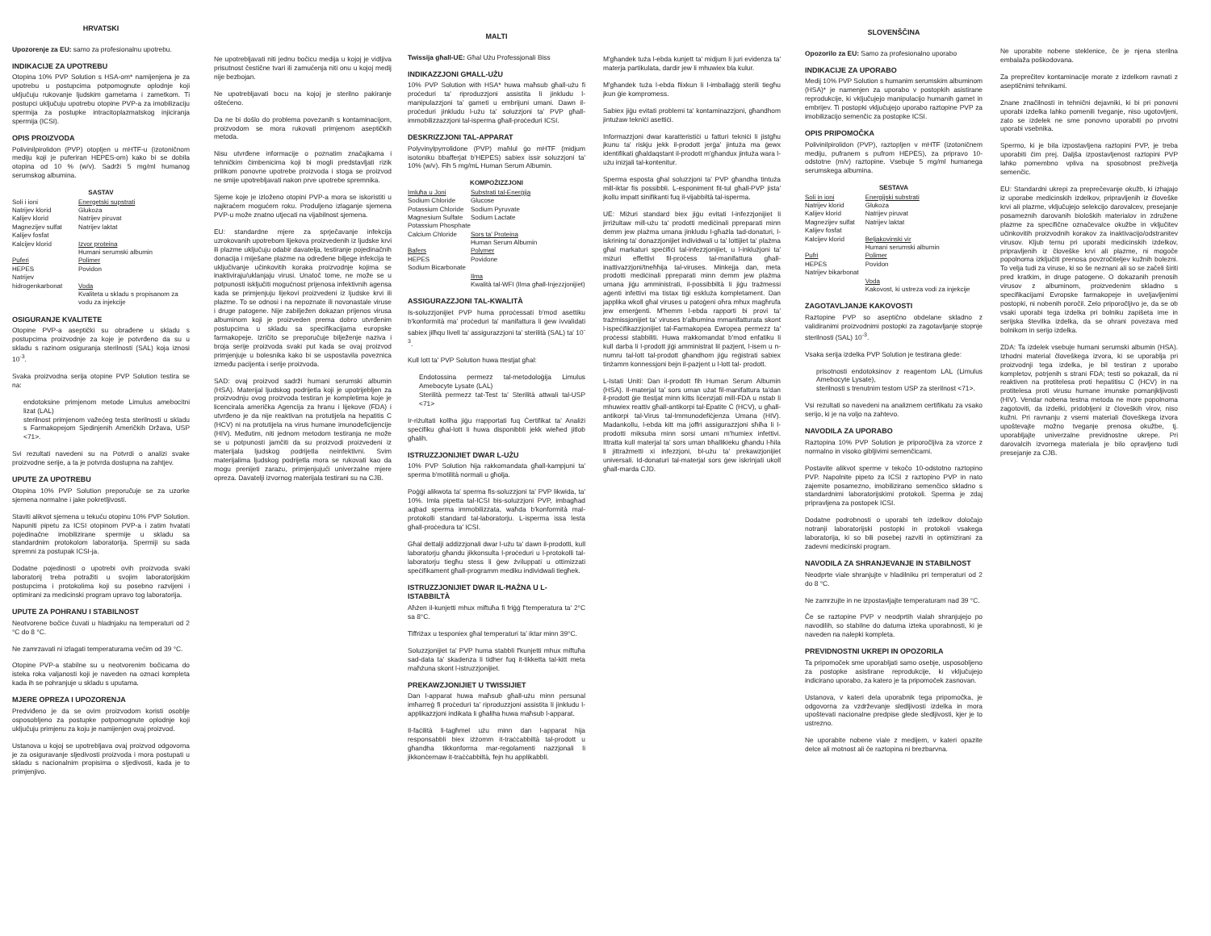HRVATSKI
Upozorenje za EU: samo za profesionalnu upotrebu.
INDIKACIJE ZA UPOTREBU
Otopina 10% PVP Solution s HSA-om* namijenjena je za upotrebu u postupcima potpomognute oplodnje koji uključuju rukovanje ljudskim gametama i zametkom. Ti postupci uključuju upotrebu otopine PVP-a za imobilizaciju spermija za postupke intracitoplazmatskog injiciranja spermija (ICSI).
OPIS PROIZVODA
Polivinilpirolidon (PVP) otopljen u mHTF-u (izotoničnom mediju koji je puferiran HEPES-om) kako bi se dobila otopina od 10 % (w/v). Sadrži 5 mg/ml humanog serumskog albumina.
| SASTAV | |
| --- | --- |
| Soli i ioni Natrijev klorid Kalijev klorid Magnezijev sulfat Kalijev fosfat Kalcijev klorid | Energetski supstrati Glukoza Natrijev piruvat Natrijev laktat Izvor proteina Humani serumski albumin |
| Puferi HEPES Natrijev hidrogenkarbonat | Polimer Povidon Voda Kvaliteta u skladu s propisanom za vodu za injekcije |
OSIGURANJE KVALITETE
Otopine PVP-a aseptički su obrađene u skladu s postupcima proizvodnje za koje je potvrđeno da su u skladu s razinom osiguranja sterilnosti (SAL) koja iznosi 10<sup>-3</sup>.
Svaka proizvodna serija otopine PVP Solution testira se na:
endotoksine primjenom metode Limulus amebocitni lizat (LAL)
sterilnost primjenom važećeg testa sterilnosti u skladu s Farmakopejom Sjedinjenih Američkih Država, USP <71>.
Svi rezultati navedeni su na Potvrdi o analizi svake proizvodne serije, a ta je potvrda dostupna na zahtjev.
UPUTE ZA UPOTREBU
Otopina 10% PVP Solution preporučuje se za uzorke sjemena normalne i jake pokretljivosti.
Staviti alikvot sjemena u tekuću otopinu 10% PVP Solution. Napuniti pipetu za ICSI otopinom PVP-a i zatim hvatati pojedinačne imobilizirane spermije u skladu sa standardnim protokolom laboratorija. Spermiji su sada spremni za postupak ICSI-ja.
Dodatne pojedinosti o upotrebi ovih proizvoda svaki laboratorij treba potražiti u svojim laboratorijskim postupcima i protokolima koji su posebno razvijeni i optimirani za medicinski program upravo tog laboratorija.
UPUTE ZA POHRANU I STABILNOST
Neotvorene bočice čuvati u hladnjaku na temperaturi od 2 °C do 8 °C.
Ne zamrzavati ni izlagati temperaturama većim od 39 °C.
Otopine PVP-a stabilne su u neotvorenim bočicama do isteka roka valjanosti koji je naveden na oznaci kompleta kada ih se pohranjuje u skladu s uputama.
MJERE OPREZA I UPOZORENJA
Predviđeno je da se ovim proizvodom koristi osoblje osposobljeno za postupke potpomognute oplodnje koji uključuju primjenu za koju je namijenjen ovaj proizvod.
Ustanova u kojoj se upotrebljava ovaj proizvod odgovorna je za osiguravanje sljedivosti proizvoda i mora postupati u skladu s nacionalnim propisima o sljedivosti, kada je to primjenjivo.
Ne upotrebljavati niti jednu bočicu medija u kojoj je vidljiva prisutnost čestične tvari ili zamućenja niti onu u kojoj medij nije bezbojan.
Ne upotrebljavati bocu na kojoj je sterilno pakiranje oštećeno.
Da ne bi došlo do problema povezanih s kontaminacijom, proizvodom se mora rukovati primjenom aseptičkih metoda.
Nisu utvrđene informacije o poznatim značajkama i tehničkim čimbenicima koji bi mogli predstavljati rizik prilikom ponovne upotrebe proizvoda i stoga se proizvod ne smije upotrebljavati nakon prve upotrebe spremnika.
Sjeme koje je izloženo otopini PVP-a mora se iskoristiti u najkraćem mogućem roku. Produljeno izlaganje sjemena PVP-u može znatno utjecati na vijabilnost sjemena.
EU: standardne mjere za sprječavanje infekcija uzrokovanih upotrebom lijekova proizvedenih iz ljudske krvi ili plazme uključuju odabir davatelja, testiranje pojedinačnih donacija i miješane plazme na određene biljege infekcija te uključivanje učinkovitih koraka proizvodnje kojima se inaktiviraju/uklanjaju virusi. Unatoč tome, ne može se u potpunosti isključiti mogućnost prijenosa infektivnih agensa kada se primjenjuju lijekovi proizvedeni iz ljudske krvi ili plazme. To se odnosi i na nepoznate ili novonastale viruse i druge patogene. Nije zabilježen dokazan prijenos virusa albuminom koji je proizveden prema dobro utvrđenim postupcima u skladu sa specifikacijama europske farmakopeje. Izričito se preporučuje bilježenje naziva i broja serije proizvoda svaki put kada se ovaj proizvod primjenjuje u bolesnika kako bi se uspostavila poveznica između pacijenta i serije proizvoda.
SAD: ovaj proizvod sadrži humani serumski albumin (HSA). Materijal ljudskog podrijetla koji je upotrijebljen za proizvodnju ovog proizvoda testiran je kompletima koje je licencirala američka Agencija za hranu i lijekove (FDA) i utvrđeno je da nije reaktivan na protutijela na hepatitis C (HCV) ni na protutijela na virus humane imunodeficijencije (HIV). Međutim, niti jednom metodom testiranja ne može se u potpunosti jamčiti da su proizvodi proizvedeni iz materijala ljudskog podrijetla neinfektivni. Svim materijalima ljudskog podrijetla mora se rukovati kao da mogu prenijeti zarazu, primjenjujući univerzalne mjere opreza. Davatelji izvornog materijala testirani su na CJB.
MALTI
Twissija għall-UE: Għal Użu Professjonali Biss
INDIKAZZJONI GĦALL-UŻU
10% PVP Solution with HSA* huwa maħsub għall-użu fi proċeduri ta' riproduzzjoni assistita li jinkludu l-manipulazzjoni ta' gameti u embrijuni umani. Dawn il-proċeduri jinkludu l-użu ta' soluzzjoni ta' PVP għall-immobilizzazzjoni tal-isperma għall-proċeduri ICSI.
DESKRIZZJONI TAL-APPARAT
Polyvinylpyrrolidone (PVP) maħlul ġo mHTF (midjum isotoniku bbafferjat b'HEPES) sabiex issir soluzzjoni ta' 10% (w/v). Fih 5 mg/mL Human Serum Albumin.
| KOMPOŻIZZJONI | |
| --- | --- |
| Imluħa u Joni Sodium Chloride Potassium Chloride Magnesium Sulfate Potassium Phosphate Calcium Chloride | Substrati tal-Enerġija Glucose Sodium Pyruvate Sodium Lactate Sors ta' Proteina Human Serum Albumin |
| Bafers HEPES Sodium Bicarbonate | Polymer Povidone Ilma Kwalità tal-WFI (Ilma għall-Injezzjonijiet) |
ASSIGURAZZJONI TAL-KWALITÀ
Is-soluzzjonijiet PVP huma pproċessati b'mod asettiku b'konformità ma' proċeduri ta' manifattura li ġew ivvalidati sabiex jilħqu livell ta' assigurazzjoni ta' sterilità (SAL) ta' 10<sup>-3</sup>.
Kull lott ta' PVP Solution huwa ttestjat għal:
Endotossina permezz tal-metodoloġija Limulus Amebocyte Lysate (LAL)
Sterilità permezz tat-Test ta' Sterilità attwali tal-USP <71>
Ir-riżultati kollha jiġu rrapportati fuq Ċertifikat ta' Analiżi speċifiku għal-lott li huwa disponibbli jekk wieħed jitlob għalih.
ISTRUZZJONIJIET DWAR L-UŻU
10% PVP Solution hija rakkomandata għall-kampjuni ta' sperma b'motilità normali u għolja.
Poġġi alikwota ta' sperma fis-soluzzjoni ta' PVP likwida, ta' 10%. Imla pipetta tal-ICSI bis-soluzzjoni PVP, imbagħad aqbad sperma immobilizzata, waħda b'konformità mal-protokolli standard tal-laboratorju. L-isperma issa lesta għall-proċedura ta' ICSI.
Għal dettalji addizzjonali dwar l-użu ta' dawn il-prodotti, kull laboratorju għandu jikkonsulta l-proċeduri u l-protokolli tal-laboratorju tiegħu stess li ġew żviluppati u ottimizzati speċifikament għall-programm mediku individwali tiegħek.
ISTRUZZJONIJIET DWAR IL-ĦAŻNA U L-ISTABBILTÀ
Aħżen il-kunjetti mhux miftuħa fi friġġ f'temperatura ta' 2°C sa 8°C.
Tiffriżax u tesponiex għal temperaturi ta' iktar minn 39°C.
Soluzzjonijiet ta' PVP huma stabbli f'kunjetti mhux miftuħa sad-data ta' skadenza li tidher fuq it-tikketta tal-kitt meta maħżuna skont l-istruzzjonijiet.
PREKAWZJONIJIET U TWISSIJIET
Dan l-apparat huwa maħsub għall-użu minn persunal imħarreġ fi proċeduri ta' riproduzzjoni assistita li jinkludu l-applikazzjoni indikata li għaliha huwa maħsub l-apparat.
Il-faċilità li-tagħmel użu minn dan l-apparat hija responsabbli biex iżżomm it-traċċabbiltà tal-prodott u għandha tikkonforma mar-regolamenti nazzjonali li jikkonċernaw it-traċċabbiltà, fejn hu applikabbli.
M'għandek tuża l-ebda kunjett ta' midjum li juri evidenza ta' materja partikulata, dardir jew li mhuwiex bla kulur.
M'għandek tuża l-ebda flixkun li l-imballaġġ sterili tiegħu jkun ġie kompromess.
Sabiex jiġu evitati problemi ta' kontaminazzjoni, għandhom jintużaw tekniċi asettiċi.
Informazzjoni dwar karatteristiċi u fatturi tekniċi li jistgħu jkunu ta' riskju jekk il-prodott jerġa' jintuża ma ġewx identifikati għaldaqstant il-prodott m'għandux jintuża wara l-użu inizjali tal-kontenitur.
Sperma esposta għal soluzzjoni ta' PVP għandha tintuża mill-iktar fis possibbli. L-esponiment fit-tul għall-PVP jista' jkollu impatt sinifikanti fuq il-vijabbiltà tal-isperma.
UE: Miżuri standard biex jiġu evitati l-infezzjonijiet li jirriżultaw mill-użu ta' prodotti mediċinali ppreparati minn demm jew plażma umana jinkludu l-għażla tad-donaturi, l-iskrining ta' donazzjonijiet individwali u ta' lottijiet ta' plażma għal markaturi speċifiċi tal-infezzjonijiet, u l-inklużjoni ta' miżuri effettivi fil-proċess tal-manifattura għall-inattivazzjoni/tneħħija tal-viruses. Minkejja dan, meta prodotti mediċinali ppreparati minn demm jew plażma umana jiġu amministrati, il-possibbiltà li jiġu trażmessi aġenti infettivi ma tistax tiġi eskluża kompletament. Dan japplika wkoll għal viruses u patoġeni oħra mhux magħrufa jew emerġenti. M'hemm l-ebda rapporti bi provi ta' trażmissjonijiet ta' viruses b'albumina mmanifatturata skont l-ispeċifikazzjonijiet tal-Farmakopea Ewropea permezz ta' proċessi stabbiliti. Huwa rrakkomandat b'mod enfatiku li kull darba li l-prodott jiġi amministrat lil pazjent, l-isem u n-numru tal-lott tal-prodott għandhom jiġu reġistrati sabiex tinżamm konnessjoni bejn il-pazjent u l-lott tal- prodott.
L-Istati Uniti: Dan il-prodott fih Human Serum Albumin (HSA). Il-materjal ta' sors uman użat fil-manifattura ta'dan il-prodott ġie ttestjat minn kitts liċenzjati mill-FDA u nstab li mhuwiex reattiv għall-antikorpi tal-Epatite Ċ (HCV), u għall-antikorpi tal-Virus tal-Immunodefiċjenza Umana (HIV). Madankollu, l-ebda kitt ma joffri assigurazzjoni sħiħa li l-prodotti miksuba minn sorsi umani m'humiex infettivi. Ittratta kull materjal ta' sors uman bħallikieku għandu l-ħila li jittrażmetti xi infezzjoni, bl-użu ta' prekawzjonijiet universali. Id-donaturi tal-materjal sors ġew iskrinjati ukoll għall-marda CJD.
SLOVENŠČINA
Opozorilo za EU: Samo za profesionalno uporabo
INDIKACIJE ZA UPORABO
Medij 10% PVP Solution s humanim serumskim albuminom (HSA)* je namenjen za uporabo v postopkih asistirane reprodukcije, ki vključujejo manipulacijo humanih gamet in embrijev. Ti postopki vključujejo uporabo raztopine PVP za imobilizacijo semenčic za postopke ICSI.
OPIS PRIPOMOČKA
Polivinilpirolidon (PVP), raztopljen v mHTF (izotoničnem mediju, pufranem s pufrom HEPES), za pripravo 10-odstotne (m/v) raztopine. Vsebuje 5 mg/ml humanega serumskega albumina.
| SESTAVA | |
| --- | --- |
| Soli in ioni Natrijev klorid Kalijev klorid Magnezijev sulfat Kalijev fosfat Kalcijev klorid | Energijski substrati Glukoza Natrijev piruvat Natrijev laktat Beljakovinski vir Humani serumski albumin |
| Pufri HEPES Natrijev bikarbonat | Polimer Povidon Voda Kakovost, ki ustreza vodi za injekcije |
ZAGOTAVLJANJE KAKOVOSTI
Raztopine PVP so aseptično obdelane skladno z validiranimi proizvodnimi postopki za zagotavljanje stopnje sterilnosti (SAL) 10<sup>-3</sup>.
Vsaka serija izdelka PVP Solution je testirana glede:
prisotnosti endotoksinov z reagentom LAL (Limulus Amebocyte Lysate),
sterilnosti s trenutnim testom USP za sterilnost <71>.
Vsi rezultati so navedeni na analiznem certifikatu za vsako serijo, ki je na voljo na zahtevo.
NAVODILA ZA UPORABO
Raztopina 10% PVP Solution je priporočljiva za vzorce z normalno in visoko gibljivimi semenčicami.
Postavite alikvot sperme v tekočo 10-odstotno raztopino PVP. Napolnite pipeto za ICSI z raztopino PVP in nato zajemite posamezno, imobilizirano semenčico skladno s standardnimi laboratorijskimi protokoli. Sperma je zdaj pripravljena za postopek ICSI.
Dodatne podrobnosti o uporabi teh izdelkov določajo notranji laboratorijski postopki in protokoli vsakega laboratorija, ki so bili posebej razviti in optimizirani za zadevni medicinski program.
NAVODILA ZA SHRANJEVANJE IN STABILNOST
Neodprte viale shranjujte v hladilniku pri temperaturi od 2 do 8 °C.
Ne zamrzujte in ne izpostavljajte temperaturam nad 39 °C.
Če se raztopine PVP v neodprtih vialah shranjujejo po navodilih, so stabilne do datuma izteka uporabnosti, ki je naveden na nalepki kompleta.
PREVIDNOSTNI UKREPI IN OPOZORILA
Ta pripomoček sme uporabljati samo osebje, usposobljeno za postopke asistirane reprodukcije, ki vključujejo indicirano uporabo, za katero je ta pripomoček zasnovan.
Ustanova, v kateri dela uporabnik tega pripomočka, je odgovorna za vzdrževanje sledljivosti izdelka in mora upoštevati nacionalne predpise glede sledljivosti, kjer je to ustrezno.
Ne uporabite nobene viale z medijem, v kateri opazite delce ali motnost ali če raztopina ni brezbarvna.
Ne uporabite nobene steklenice, če je njena sterilna embalaža poškodovana.
Za preprečitev kontaminacije morate z izdelkom ravnati z aseptičnimi tehnikami.
Znane značilnosti in tehnični dejavniki, ki bi pri ponovni uporabi izdelka lahko pomenili tveganje, niso ugotovljeni, zato se izdelek ne sme ponovno uporabiti po prvotni uporabi vsebnika.
Spermo, ki je bila izpostavljena raztopini PVP, je treba uporabiti čim prej. Daljša izpostavljenost raztopini PVP lahko pomembno vpliva na sposobnost preživetja semenčic.
EU: Standardni ukrepi za preprečevanje okužb, ki izhajajo iz uporabe medicinskih izdelkov, pripravljenih iz človeške krvi ali plazme, vključujejo selekcijo darovalcev, presejanje posameznih darovanih bioloških materialov in združene plazme za specifične označevalce okužbe in vključitev učinkovitih proizvodnih korakov za inaktivacijo/odstranitev virusov. Kljub temu pri uporabi medicinskih izdelkov, pripravljenih iz človeške krvi ali plazme, ni mogoče popolnoma izključiti prenosa povzročiteljev kužnih bolezni. To velja tudi za viruse, ki so še neznani ali so se začeli širiti pred kratkim, in druge patogene. O dokazanih prenosih virusov z albuminom, proizvedenim skladno s specifikacijami Evropske farmakopeje in uveljavljenimi postopki, ni nobenih poročil. Zelo priporočljivo je, da se ob vsaki uporabi tega izdelka pri bolniku zapišeta ime in serijska številka izdelka, da se ohrani povezava med bolnikom in serijo izdelka.
ZDA: Ta izdelek vsebuje humani serumski albumin (HSA). Izhodni material človeškega izvora, ki se uporablja pri proizvodnji tega izdelka, je bil testiran z uporabo kompletov, potrjenih s strani FDA; testi so pokazali, da ni reaktiven na protitelesa proti hepatitisu C (HCV) in na protitelesa proti virusu humane imunske pomanjkljivosti (HIV). Vendar nobena testna metoda ne more popolnoma zagotoviti, da izdelki, pridobljeni iz človeških virov, niso kužni. Pri ravnanju z vsemi materiali človeškega izvora upoštevajte možno tveganje prenosa okužbe, tj. uporabljajte univerzalne previdnostne ukrepe. Pri darovalcih izvornega materiala je bilo opravljeno tudi presejanje za CJB.